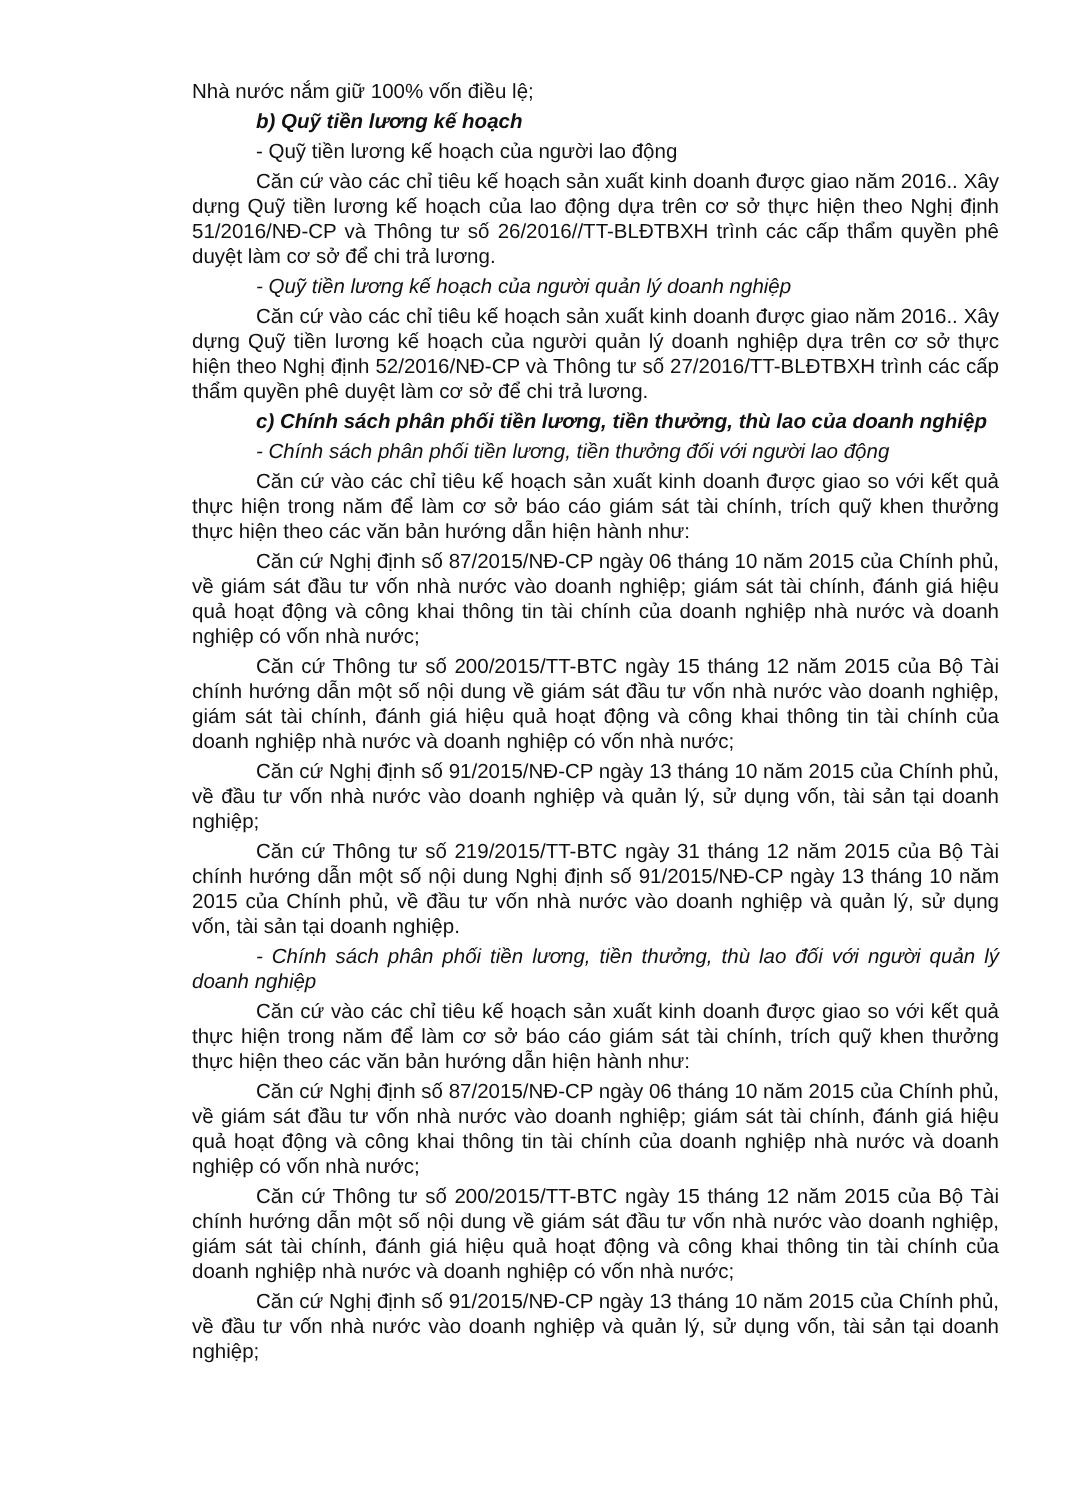Nhà nước nắm giữ 100% vốn điều lệ;
b) Quỹ tiền lương kế hoạch
- Quỹ tiền lương kế hoạch của người lao động
Căn cứ vào các chỉ tiêu kế hoạch sản xuất kinh doanh được giao năm 2016.. Xây dựng Quỹ tiền lương kế hoạch của lao động dựa trên cơ sở thực hiện theo Nghị định 51/2016/NĐ-CP và Thông tư số 26/2016//TT-BLĐTBXH trình các cấp thẩm quyền phê duyệt làm cơ sở để chi trả lương.
- Quỹ tiền lương kế hoạch của người quản lý doanh nghiệp
Căn cứ vào các chỉ tiêu kế hoạch sản xuất kinh doanh được giao năm 2016.. Xây dựng Quỹ tiền lương kế hoạch của người quản lý doanh nghiệp dựa trên cơ sở thực hiện theo Nghị định 52/2016/NĐ-CP và Thông tư số 27/2016/TT-BLĐTBXH trình các cấp thẩm quyền phê duyệt làm cơ sở để chi trả lương.
c) Chính sách phân phối tiền lương, tiền thưởng, thù lao của doanh nghiệp
- Chính sách phân phối tiền lương, tiền thưởng đối với người lao động
Căn cứ vào các chỉ tiêu kế hoạch sản xuất kinh doanh được giao so với kết quả thực hiện trong năm để làm cơ sở báo cáo giám sát tài chính, trích quỹ khen thưởng thực hiện theo các văn bản hướng dẫn hiện hành như:
Căn cứ Nghị định số 87/2015/NĐ-CP ngày 06 tháng 10 năm 2015 của Chính phủ, về giám sát đầu tư vốn nhà nước vào doanh nghiệp; giám sát tài chính, đánh giá hiệu quả hoạt động và công khai thông tin tài chính của doanh nghiệp nhà nước và doanh nghiệp có vốn nhà nước;
Căn cứ Thông tư số 200/2015/TT-BTC ngày 15 tháng 12 năm 2015 của Bộ Tài chính hướng dẫn một số nội dung về giám sát đầu tư vốn nhà nước vào doanh nghiệp, giám sát tài chính, đánh giá hiệu quả hoạt động và công khai thông tin tài chính của doanh nghiệp nhà nước và doanh nghiệp có vốn nhà nước;
Căn cứ Nghị định số 91/2015/NĐ-CP ngày 13 tháng 10 năm 2015 của Chính phủ, về đầu tư vốn nhà nước vào doanh nghiệp và quản lý, sử dụng vốn, tài sản tại doanh nghiệp;
Căn cứ Thông tư số 219/2015/TT-BTC ngày 31 tháng 12 năm 2015 của Bộ Tài chính hướng dẫn một số nội dung Nghị định số 91/2015/NĐ-CP ngày 13 tháng 10 năm 2015 của Chính phủ, về đầu tư vốn nhà nước vào doanh nghiệp và quản lý, sử dụng vốn, tài sản tại doanh nghiệp.
- Chính sách phân phối tiền lương, tiền thưởng, thù lao đối với người quản lý doanh nghiệp
Căn cứ vào các chỉ tiêu kế hoạch sản xuất kinh doanh được giao so với kết quả thực hiện trong năm để làm cơ sở báo cáo giám sát tài chính, trích quỹ khen thưởng thực hiện theo các văn bản hướng dẫn hiện hành như:
Căn cứ Nghị định số 87/2015/NĐ-CP ngày 06 tháng 10 năm 2015 của Chính phủ, về giám sát đầu tư vốn nhà nước vào doanh nghiệp; giám sát tài chính, đánh giá hiệu quả hoạt động và công khai thông tin tài chính của doanh nghiệp nhà nước và doanh nghiệp có vốn nhà nước;
Căn cứ Thông tư số 200/2015/TT-BTC ngày 15 tháng 12 năm 2015 của Bộ Tài chính hướng dẫn một số nội dung về giám sát đầu tư vốn nhà nước vào doanh nghiệp, giám sát tài chính, đánh giá hiệu quả hoạt động và công khai thông tin tài chính của doanh nghiệp nhà nước và doanh nghiệp có vốn nhà nước;
Căn cứ Nghị định số 91/2015/NĐ-CP ngày 13 tháng 10 năm 2015 của Chính phủ, về đầu tư vốn nhà nước vào doanh nghiệp và quản lý, sử dụng vốn, tài sản tại doanh nghiệp;